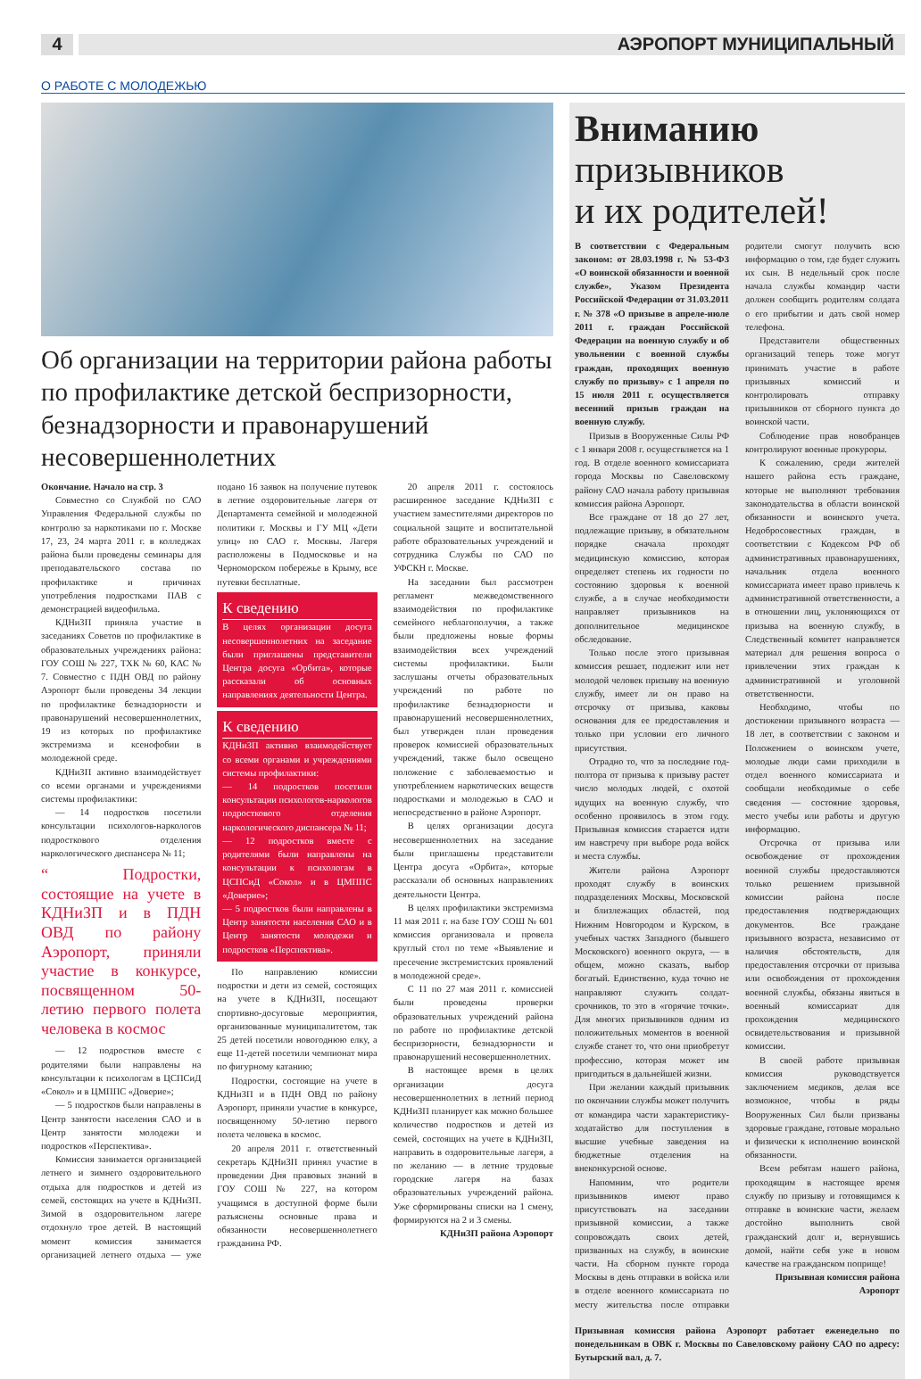4 АЭРОПОРТ МУНИЦИПАЛЬНЫЙ
О РАБОТЕ С МОЛОДЕЖЬЮ
Об организации на территории района работы по профилактике детской беспризорности, безнадзорности и правонарушений несовершеннолетних
Окончание. Начало на стр. 3
Совместно со Службой по САО Управления Федеральной службы по контролю за наркотиками по г. Москве 17, 23, 24 марта 2011 г. в колледжах района были проведены семинары для преподавательского состава по профилактике и причинах употребления подростками ПАВ с демонстрацией видеофильма.
КДНиЗП приняла участие в заседаниях Советов по профилактике в образовательных учреждениях района: ГОУ СОШ № 227, ТХК № 60, КАС № 7. Совместно с ПДН ОВД по району Аэропорт были проведены 34 лекции по профилактике безнадзорности и правонарушений несовершеннолетних, 19 из которых по профилактике экстремизма и ксенофобии в молодежной среде.
КДНиЗП активно взаимодействует со всеми органами и учреждениями системы профилактики:
— 14 подростков посетили консультации психологов-наркологов подросткового отделения наркологического диспансера № 11;
“ Подростки, состоящие на учете в КДНиЗП и в ПДН ОВД по району Аэропорт, приняли участие в конкурсе, посвященном 50-летию первого полета человека в космос
— 12 подростков вместе с родителями были направлены на консультации к психологам в ЦСПСиД «Сокол» и в ЦМППС «Доверие»;
— 5 подростков были направлены в Центр занятости населения САО и в Центр занятости молодежи и подростков «Перспектива».
Комиссия занимается организацией летнего и зимнего оздоровительного отдыха для подростков и детей из семей, состоящих на учете в КДНиЗП. Зимой в оздоровительном лагере отдохнуло трое детей. В настоящий момент комиссия занимается организацией летнего отдыха — уже подано 16 заявок на получение путевок в летние оздоровительные лагеря от Департамента семейной и молодежной политики г. Москвы и ГУ МЦ «Дети улиц» по САО г. Москвы. Лагеря расположены в Подмосковье и на Черноморском побережье в Крыму, все путевки бесплатные.
К сведению
В целях организации досуга несовершеннолетних на заседание были приглашены представители Центра досуга «Орбита», которые рассказали об основных направлениях деятельности Центра.
К сведению
КДНиЗП активно взаимодействует со всеми органами и учреждениями системы профилактики:
— 14 подростков посетили консультации психологов-наркологов подросткового отделения наркологического диспансера № 11;
— 12 подростков вместе с родителями были направлены на консультации к психологам в ЦСПСиД «Сокол» и в ЦМППС «Доверие»;
— 5 подростков были направлены в Центр занятости населения САО и в Центр занятости молодежи и подростков «Перспектива».
По направлению комиссии подростки и дети из семей, состоящих на учете в КДНиЗП, посещают спортивно-досуговые мероприятия, организованные муниципалитетом, так 25 детей посетили новогоднюю елку, а еще 11-детей посетили чемпионат мира по фигурному катанию;
Подростки, состоящие на учете в КДНиЗП и в ПДН ОВД по району Аэропорт, приняли участие в конкурсе, посвященному 50-летию первого полета человека в космос.
20 апреля 2011 г. ответственный секретарь КДНиЗП принял участие в проведении Дня правовых знаний в ГОУ СОШ № 227, на котором учащимся в доступной форме были разъяснены основные права и обязанности несовершеннолетнего гражданина РФ.
20 апреля 2011 г. состоялось расширенное заседание КДНиЗП с участием заместителями директоров по социальной защите и воспитательной работе образовательных учреждений и сотрудника Службы по САО по УФСКН г. Москве.
На заседании был рассмотрен регламент межведомственного взаимодействия по профилактике семейного неблагополучия, а также были предложены новые формы взаимодействия всех учреждений системы профилактики. Были заслушаны отчеты образовательных учреждений по работе по профилактике безнадзорности и правонарушений несовершеннолетних, был утвержден план проведения проверок комиссией образовательных учреждений, также было освещено положение с заболеваемостью и употреблением наркотических веществ подростками и молодежью в САО и непосредственно в районе Аэропорт.
В целях организации досуга несовершеннолетних на заседание были приглашены представители Центра досуга «Орбита», которые рассказали об основных направлениях деятельности Центра.
В целях профилактики экстремизма 11 мая 2011 г. на базе ГОУ СОШ № 601 комиссия организовала и провела круглый стол по теме «Выявление и пресечение экстремистских проявлений в молодежной среде».
С 11 по 27 мая 2011 г. комиссией были проведены проверки образовательных учреждений района по работе по профилактике детской беспризорности, безнадзорности и правонарушений несовершеннолетних.
В настоящее время в целях организации досуга несовершеннолетних в летний период КДНиЗП планирует как можно большее количество подростков и детей из семей, состоящих на учете в КДНиЗП, направить в оздоровительные лагеря, а по желанию — в летние трудовые городские лагеря на базах образовательных учреждений района. Уже сформированы списки на 1 смену, формируются на 2 и 3 смены.
КДНиЗП района Аэропорт
Вниманию
призывников
и их родителей!
В соответствии с Федеральным законом: от 28.03.1998 г. № 53-ФЗ «О воинской обязанности и военной службе», Указом Президента Российской Федерации от 31.03.2011 г. № 378 «О призыве в апреле-июле 2011 г. граждан Российской Федерации на военную службу и об увольнении с военной службы граждан, проходящих военную службу по призыву» с 1 апреля по 15 июля 2011 г. осуществляется весенний призыв граждан на военную службу.
Призыв в Вооруженные Силы РФ с 1 января 2008 г. осуществляется на 1 год. В отделе военного комиссариата города Москвы по Савеловскому району САО начала работу призывная комиссия района Аэропорт.
Все граждане от 18 до 27 лет, подлежащие призыву, в обязательном порядке сначала проходят медицинскую комиссию, которая определяет степень их годности по состоянию здоровья к военной службе, а в случае необходимости направляет призывников на дополнительное медицинское обследование.
Только после этого призывная комиссия решает, подлежит или нет молодой человек призыву на военную службу, имеет ли он право на отсрочку от призыва, каковы основания для ее предоставления и только при условии его личного присутствия.
Отрадно то, что за последние год-полтора от призыва к призыву растет число молодых людей, с охотой идущих на военную службу, что особенно проявилось в этом году. Призывная комиссия старается идти им навстречу при выборе рода войск и места службы.
Жители района Аэропорт проходят службу в воинских подразделениях Москвы, Московской и близлежащих областей, под Нижним Новгородом и Курском, в учебных частях Западного (бывшего Московского) военного округа, — в общем, можно сказать, выбор богатый. Единственно, куда точно не направляют служить солдат-срочников, то это в «горячие точки». Для многих призывников одним из положительных моментов в военной службе станет то, что они приобретут профессию, которая может им пригодиться в дальнейшей жизни.
При желании каждый призывник по окончании службы может получить от командира части характеристику-ходатайство для поступления в высшие учебные заведения на бюджетные отделения на внеконкурсной основе.
Напомним, что родители призывников имеют право присутствовать на заседании призывной комиссии, а также сопровождать своих детей, призванных на службу, в воинские части. На сборном пункте города Москвы в день отправки в войска или в отделе военного комиссариата по месту жительства после отправки родители смогут получить всю информацию о том, где будет служить их сын. В недельный срок после начала службы командир части должен сообщить родителям солдата о его прибытии и дать свой номер телефона.
Представители общественных организаций теперь тоже могут принимать участие в работе призывных комиссий и контролировать отправку призывников от сборного пункта до воинской части.
Соблюдение прав новобранцев контролируют военные прокуроры.
К сожалению, среди жителей нашего района есть граждане, которые не выполняют требования законодательства в области воинской обязанности и воинского учета. Недобросовестных граждан, в соответствии с Кодексом РФ об административных правонарушениях, начальник отдела военного комиссариата имеет право привлечь к административной ответственности, а в отношении лиц, уклоняющихся от призыва на военную службу, в Следственный комитет направляется материал для решения вопроса о привлечении этих граждан к административной и уголовной ответственности.
Необходимо, чтобы по достижении призывного возраста — 18 лет, в соответствии с законом и Положением о воинском учете, молодые люди сами приходили в отдел военного комиссариата и сообщали необходимые о себе сведения — состояние здоровья, место учебы или работы и другую информацию.
Отсрочка от призыва или освобождение от прохождения военной службы предоставляются только решением призывной комиссии района после предоставления подтверждающих документов. Все граждане призывного возраста, независимо от наличия обстоятельств, для предоставления отсрочки от призыва или освобождения от прохождения военной службы, обязаны явиться в военный комиссариат для прохождения медицинского освидетельствования и призывной комиссии.
В своей работе призывная комиссия руководствуется заключением медиков, делая все возможное, чтобы в ряды Вооруженных Сил были призваны здоровые граждане, готовые морально и физически к исполнению воинской обязанности.
Всем ребятам нашего района, проходящим в настоящее время службу по призыву и готовящимся к отправке в воинские части, желаем достойно выполнить свой гражданский долг и, вернувшись домой, найти себя уже в новом качестве на гражданском поприще!
Призывная комиссия района Аэропорт
Призывная комиссия района Аэропорт работает еженедельно по понедельникам в ОВК г. Москвы по Савеловскому району САО по адресу: Бутырский вал, д. 7.